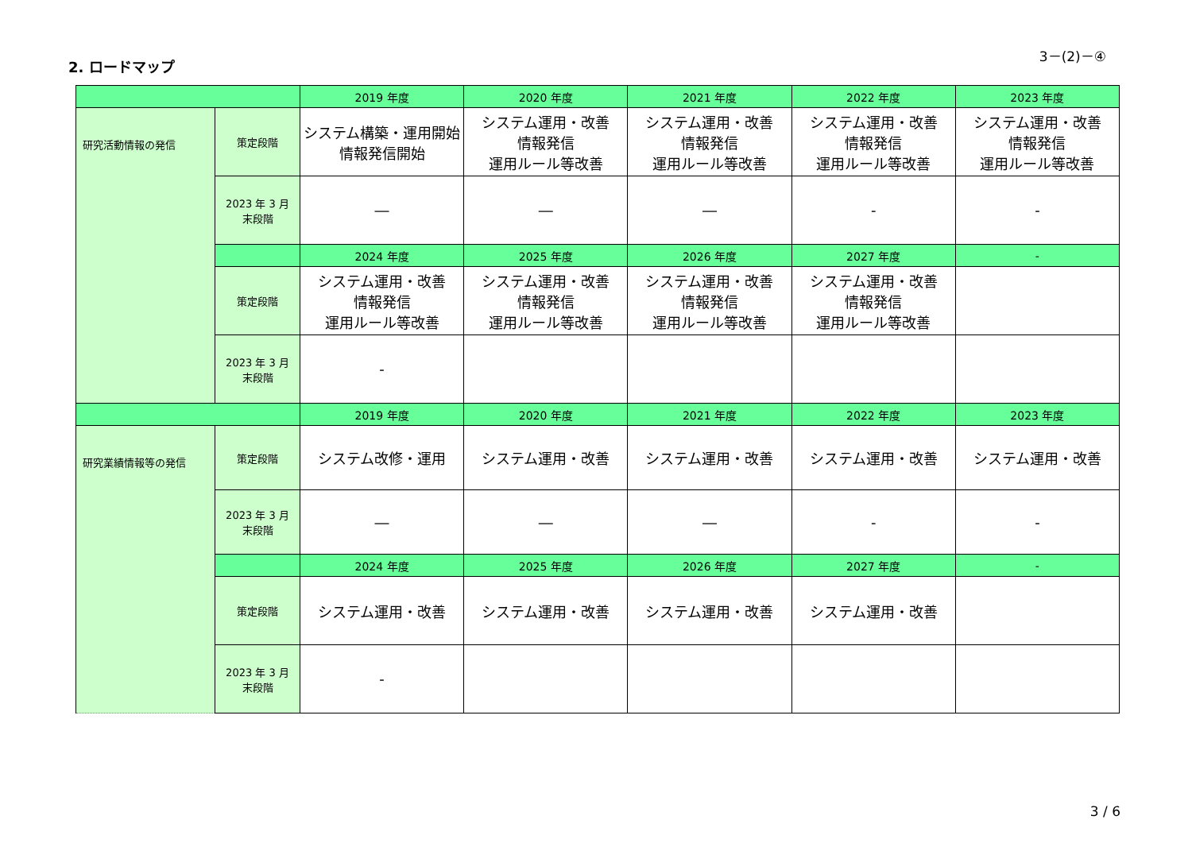3－(2)－④
2. ロードマップ
| | | 2019 年度 | 2020 年度 | 2021 年度 | 2022 年度 | 2023 年度 |
| --- | --- | --- | --- | --- | --- | --- |
| 研究活動情報の発信 | 策定段階 | システム構築・運用開始 情報発信開始 | システム運用・改善 情報発信 運用ルール等改善 | システム運用・改善 情報発信 運用ルール等改善 | システム運用・改善 情報発信 運用ルール等改善 | システム運用・改善 情報発信 運用ルール等改善 |
| | 2023 年 3 月 末段階 | ― | ― | ― | - | - |
| | | 2024 年度 | 2025 年度 | 2026 年度 | 2027 年度 | - |
| | 策定段階 | システム運用・改善 情報発信 運用ルール等改善 | システム運用・改善 情報発信 運用ルール等改善 | システム運用・改善 情報発信 運用ルール等改善 | システム運用・改善 情報発信 運用ルール等改善 | |
| | 2023 年 3 月 末段階 | - | | | | |
| | | 2019 年度 | 2020 年度 | 2021 年度 | 2022 年度 | 2023 年度 |
| 研究業績情報等の発信 | 策定段階 | システム改修・運用 | システム運用・改善 | システム運用・改善 | システム運用・改善 | システム運用・改善 |
| | 2023 年 3 月 末段階 | ― | ― | ― | - | - |
| | | 2024 年度 | 2025 年度 | 2026 年度 | 2027 年度 | - |
| | 策定段階 | システム運用・改善 | システム運用・改善 | システム運用・改善 | システム運用・改善 | |
| | 2023 年 3 月 末段階 | - | | | | |
3 / 6